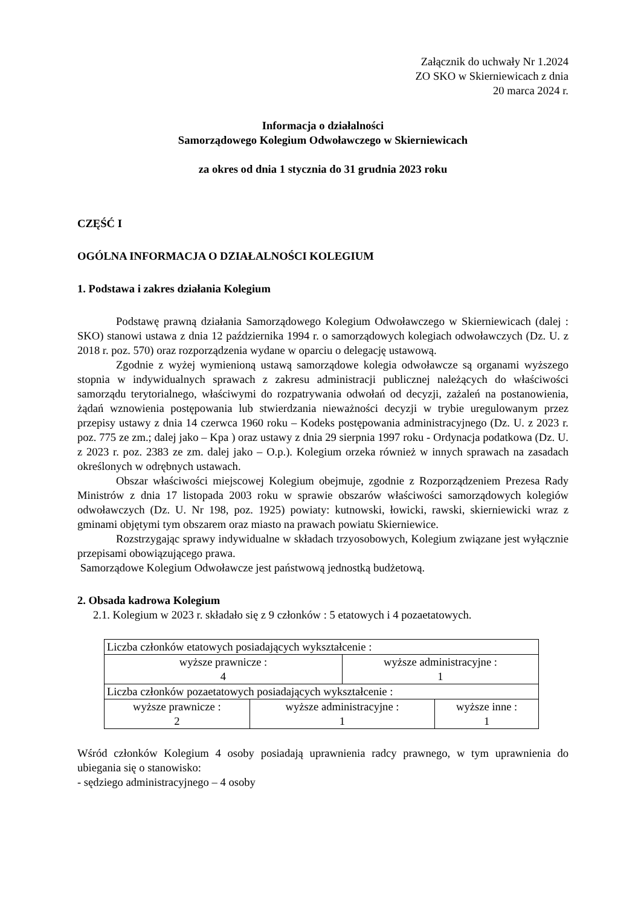Załącznik do uchwały Nr 1.2024
ZO SKO w Skierniewicach z dnia
20 marca 2024 r.
Informacja o działalności
Samorządowego Kolegium Odwoławczego w Skierniewicach
za okres od dnia 1 stycznia do 31 grudnia 2023 roku
CZĘŚĆ I
OGÓLNA INFORMACJA O DZIAŁALNOŚCI KOLEGIUM
1. Podstawa i zakres działania Kolegium
Podstawę prawną działania Samorządowego Kolegium Odwoławczego w Skierniewicach (dalej : SKO) stanowi ustawa z dnia 12 października 1994 r. o samorządowych kolegiach odwoławczych (Dz. U. z 2018 r. poz. 570) oraz rozporządzenia wydane w oparciu o delegację ustawową.
Zgodnie z wyżej wymienioną ustawą samorządowe kolegia odwoławcze są organami wyższego stopnia w indywidualnych sprawach z zakresu administracji publicznej należących do właściwości samorządu terytorialnego, właściwymi do rozpatrywania odwołań od decyzji, zażaleń na postanowienia, żądań wznowienia postępowania lub stwierdzania nieważności decyzji w trybie uregulowanym przez przepisy ustawy z dnia 14 czerwca 1960 roku – Kodeks postępowania administracyjnego (Dz. U. z 2023 r. poz. 775 ze zm.; dalej jako – Kpa ) oraz ustawy z dnia 29 sierpnia 1997 roku - Ordynacja podatkowa (Dz. U. z 2023 r. poz. 2383 ze zm. dalej jako – O.p.). Kolegium orzeka również w innych sprawach na zasadach określonych w odrębnych ustawach.
Obszar właściwości miejscowej Kolegium obejmuje, zgodnie z Rozporządzeniem Prezesa Rady Ministrów z dnia 17 listopada 2003 roku w sprawie obszarów właściwości samorządowych kolegiów odwoławczych (Dz. U. Nr 198, poz. 1925) powiaty: kutnowski, łowicki, rawski, skierniewicki wraz z gminami objętymi tym obszarem oraz miasto na prawach powiatu Skierniewice.
Rozstrzygając sprawy indywidualne w składach trzyosobowych, Kolegium związane jest wyłącznie przepisami obowiązującego prawa.
Samorządowe Kolegium Odwoławcze jest państwową jednostką budżetową.
2. Obsada kadrowa Kolegium
2.1. Kolegium w 2023 r. składało się z 9 członków : 5 etatowych i 4 pozaetatowych.
| Liczba członków etatowych posiadających wykształcenie : | | | |
| wyższe prawnicze : 4 | | wyższe administracyjne : 1 | |
| Liczba członków pozaetatowych posiadających wykształcenie : | | | |
| wyższe prawnicze : 2 | wyższe administracyjne : 1 | | wyższe inne : 1 |
Wśród członków Kolegium 4 osoby posiadają uprawnienia radcy prawnego, w tym uprawnienia do ubiegania się o stanowisko:
- sędziego administracyjnego – 4 osoby